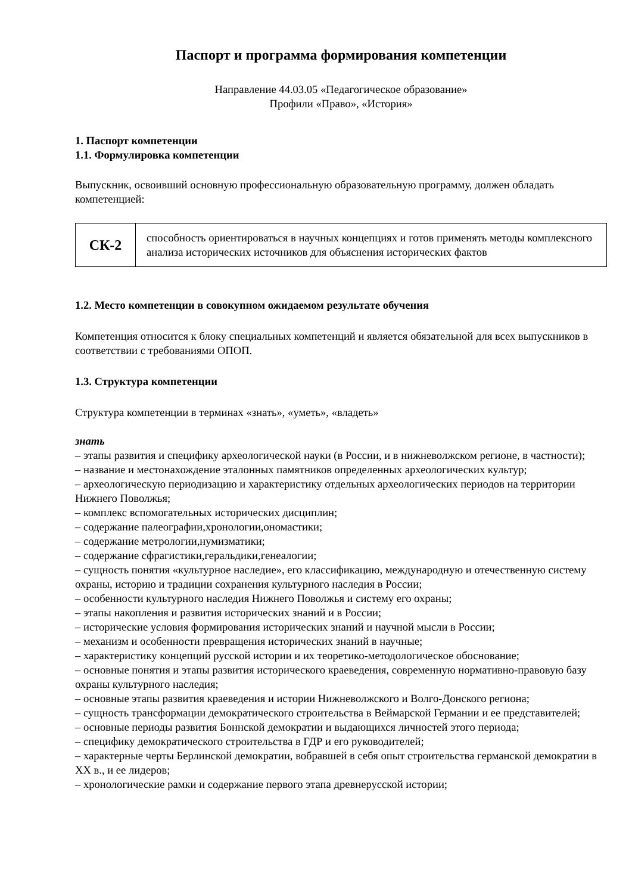Паспорт и программа формирования компетенции
Направление 44.03.05 «Педагогическое образование»
Профили «Право», «История»
1. Паспорт компетенции
1.1. Формулировка компетенции
Выпускник, освоивший основную профессиональную образовательную программу, должен обладать компетенцией:
| СК-2 | способность ориентироваться в научных концепциях и готов применять методы комплексного анализа исторических источников для объяснения исторических фактов |
1.2. Место компетенции в совокупном ожидаемом результате обучения
Компетенция относится к блоку специальных компетенций и является обязательной для всех выпускников в соответствии с требованиями ОПОП.
1.3. Структура компетенции
Структура компетенции в терминах «знать», «уметь», «владеть»
знать
– этапы развития и специфику археологической науки (в России, и в нижневолжском регионе, в частности);
– название и местонахождение эталонных памятников определенных археологических культур;
– археологическую периодизацию и характеристику отдельных археологических периодов на территории Нижнего Поволжья;
– комплекс вспомогательных исторических дисциплин;
– содержание палеографии,хронологии,ономастики;
– содержание метрологии,нумизматики;
– содержание сфрагистики,геральдики,генеалогии;
– сущность понятия «культурное наследие», его классификацию, международную и отечественную систему охраны, историю и традиции сохранения культурного наследия в России;
– особенности культурного наследия Нижнего Поволжья и систему его охраны;
– этапы накопления и развития исторических знаний и в России;
– исторические условия формирования исторических знаний и научной мысли в России;
– механизм и особенности превращения исторических знаний в научные;
– характеристику концепций русской истории и их теоретико-методологическое обоснование;
– основные понятия и этапы развития исторического краеведения, современную нормативно-правовую базу охраны культурного наследия;
– основные этапы развития краеведения и истории Нижневолжского и Волго-Донского региона;
– сущность трансформации демократического строительства в Веймарской Германии и ее представителей;
– основные периоды развития Боннской демократии и выдающихся личностей этого периода;
– специфику демократического строительства в ГДР и его руководителей;
– характерные черты Берлинской демократии, вобравшей в себя опыт строительства германской демократии в XX в., и ее лидеров;
– хронологические рамки и содержание первого этапа древнерусской истории;